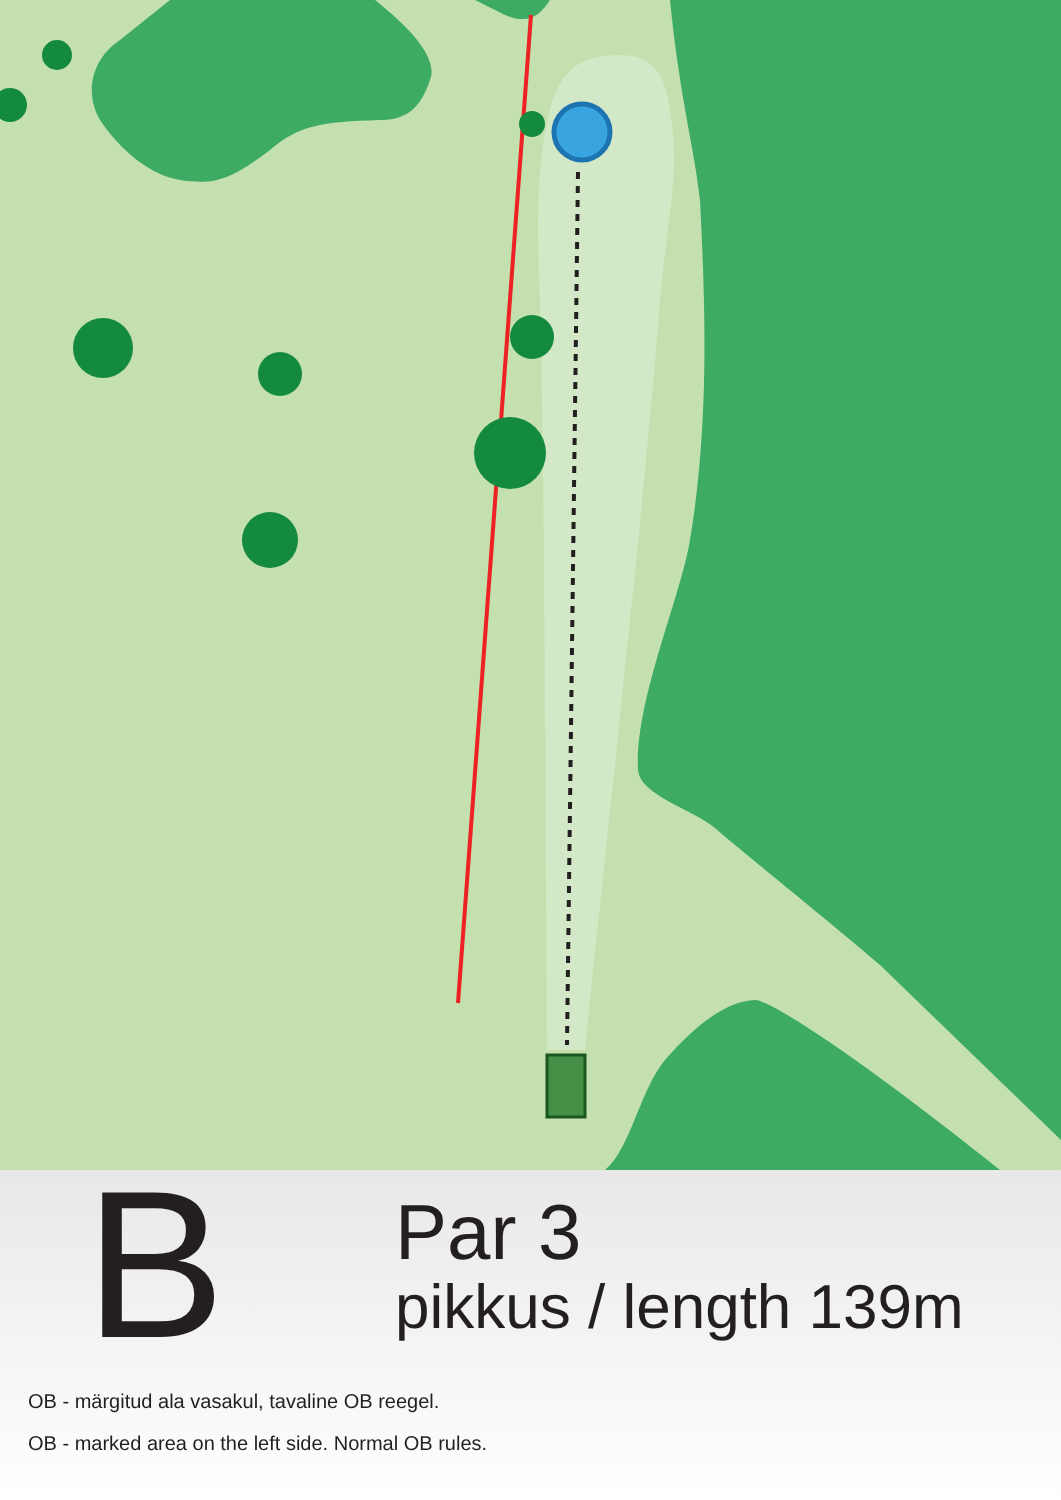B
Par 3
pikkus / length 139m
OB - märgitud ala vasakul, tavaline OB reegel.
OB - marked area on the left side. Normal OB rules.